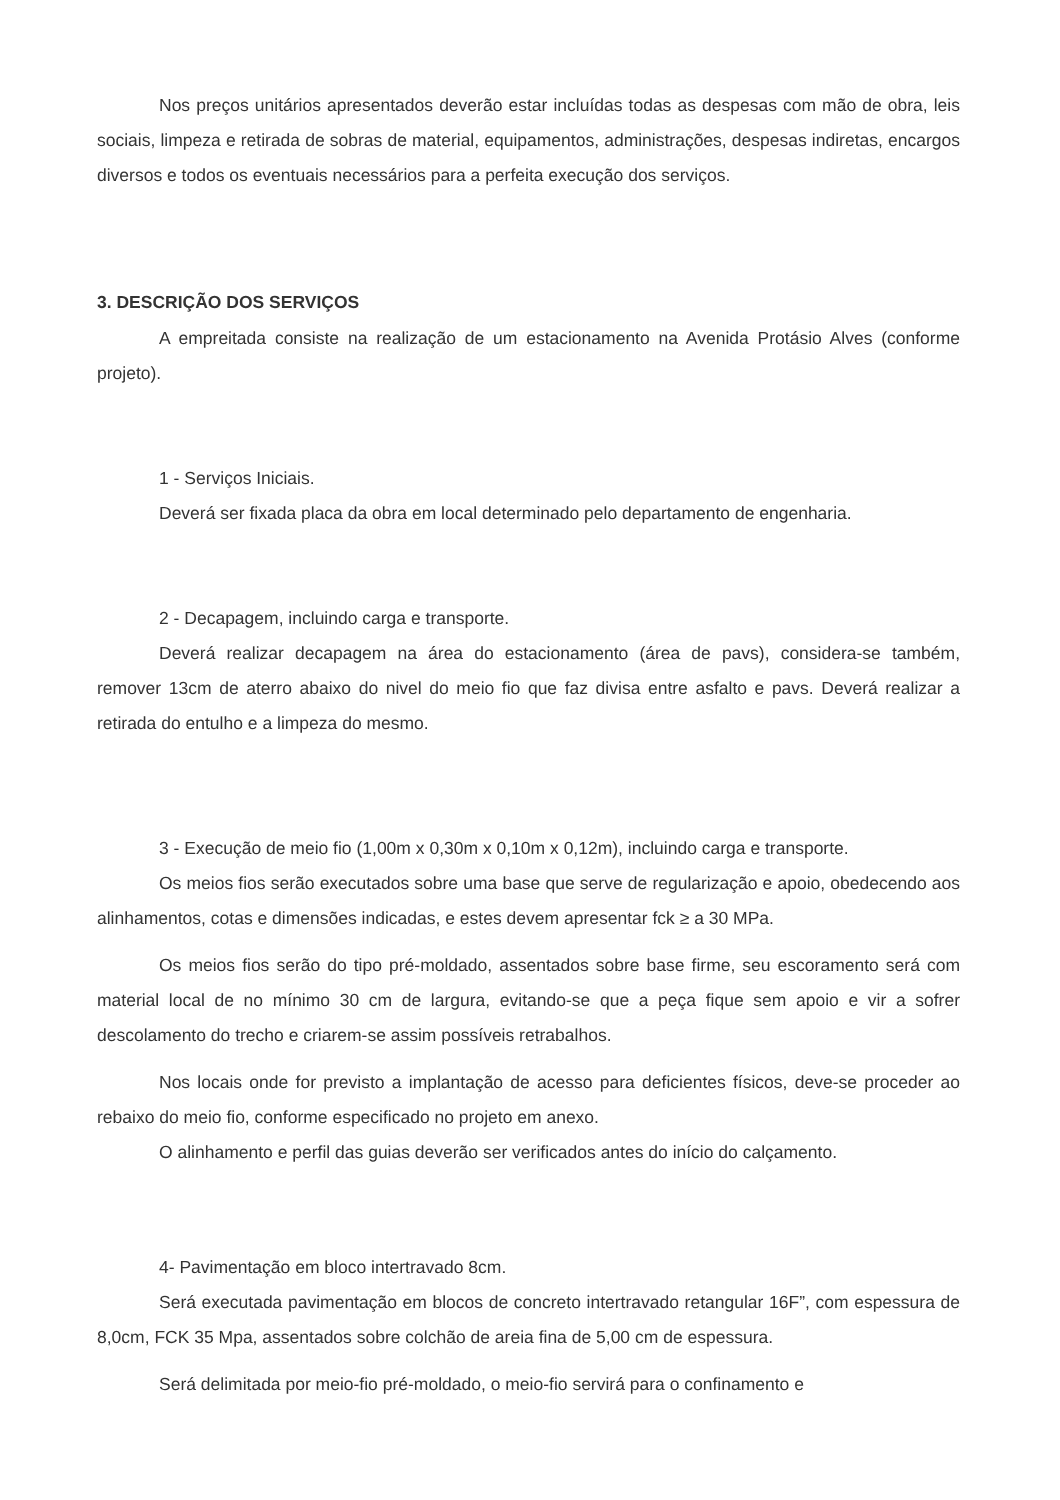Nos preços unitários apresentados deverão estar incluídas todas as despesas com mão de obra, leis sociais, limpeza e retirada de sobras de material, equipamentos, administrações, despesas indiretas, encargos diversos e todos os eventuais necessários para a perfeita execução dos serviços.
3. DESCRIÇÃO DOS SERVIÇOS
A empreitada consiste na realização de um estacionamento na Avenida Protásio Alves (conforme projeto).
1 - Serviços Iniciais.
Deverá ser fixada placa da obra em local determinado pelo departamento de engenharia.
2 - Decapagem, incluindo carga e transporte.
Deverá realizar decapagem na área do estacionamento (área de pavs), considera-se também, remover 13cm de aterro abaixo do nivel do meio fio que faz divisa entre asfalto e pavs. Deverá realizar a retirada do entulho e a limpeza do mesmo.
3 - Execução de meio fio (1,00m x 0,30m x 0,10m x 0,12m), incluindo carga e transporte.
Os meios fios serão executados sobre uma base que serve de regularização e apoio, obedecendo aos alinhamentos, cotas e dimensões indicadas, e estes devem apresentar fck ≥ a 30 MPa.
Os meios fios serão do tipo pré-moldado, assentados sobre base firme, seu escoramento será com material local de no mínimo 30 cm de largura, evitando-se que a peça fique sem apoio e vir a sofrer descolamento do trecho e criarem-se assim possíveis retrabalhos.
Nos locais onde for previsto a implantação de acesso para deficientes físicos, deve-se proceder ao rebaixo do meio fio, conforme especificado no projeto em anexo.
O alinhamento e perfil das guias deverão ser verificados antes do início do calçamento.
4- Pavimentação em bloco intertravado 8cm.
Será executada pavimentação em blocos de concreto intertravado retangular 16F”, com espessura de 8,0cm, FCK 35 Mpa, assentados sobre colchão de areia fina de 5,00 cm de espessura.
Será delimitada por meio-fio pré-moldado, o meio-fio servirá para o confinamento e